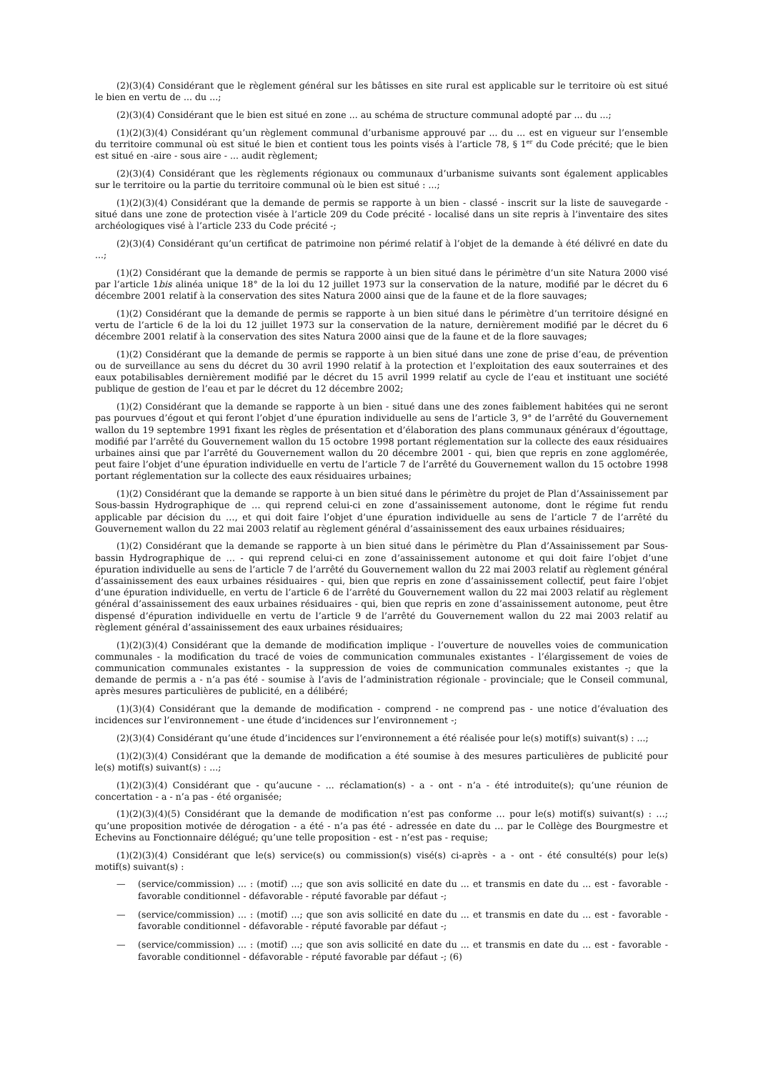(2)(3)(4) Considérant que le règlement général sur les bâtisses en site rural est applicable sur le territoire où est situé le bien en vertu de ... du ...;
(2)(3)(4) Considérant que le bien est situé en zone ... au schéma de structure communal adopté par ... du ...;
(1)(2)(3)(4) Considérant qu’un règlement communal d’urbanisme approuvé par ... du ... est en vigueur sur l’ensemble du territoire communal où est situé le bien et contient tous les points visés à l’article 78, § 1<sup>er</sup> du Code précité; que le bien est situé en -aire - sous aire - ... audit règlement;
(2)(3)(4) Considérant que les règlements régionaux ou communaux d’urbanisme suivants sont également applicables sur le territoire ou la partie du territoire communal où le bien est situé : ...;
(1)(2)(3)(4) Considérant que la demande de permis se rapporte à un bien - classé - inscrit sur la liste de sauvegarde - situé dans une zone de protection visée à l’article 209 du Code précité - localisé dans un site repris à l’inventaire des sites archéologiques visé à l’article 233 du Code précité -;
(2)(3)(4) Considérant qu’un certificat de patrimoine non périmé relatif à l’objet de la demande à été délivré en date du ...;
(1)(2) Considérant que la demande de permis se rapporte à un bien situé dans le périmètre d’un site Natura 2000 visé par l’article 1bis alinéa unique 18° de la loi du 12 juillet 1973 sur la conservation de la nature, modifié par le décret du 6 décembre 2001 relatif à la conservation des sites Natura 2000 ainsi que de la faune et de la flore sauvages;
(1)(2) Considérant que la demande de permis se rapporte à un bien situé dans le périmètre d’un territoire désigné en vertu de l’article 6 de la loi du 12 juillet 1973 sur la conservation de la nature, dernièrement modifié par le décret du 6 décembre 2001 relatif à la conservation des sites Natura 2000 ainsi que de la faune et de la flore sauvages;
(1)(2) Considérant que la demande de permis se rapporte à un bien situé dans une zone de prise d’eau, de prévention ou de surveillance au sens du décret du 30 avril 1990 relatif à la protection et l’exploitation des eaux souterraines et des eaux potabilisables dernièrement modifié par le décret du 15 avril 1999 relatif au cycle de l’eau et instituant une société publique de gestion de l’eau et par le décret du 12 décembre 2002;
(1)(2) Considérant que la demande se rapporte à un bien - situé dans une des zones faiblement habitées qui ne seront pas pourvues d’égout et qui feront l’objet d’une épuration individuelle au sens de l’article 3, 9° de l’arrêté du Gouvernement wallon du 19 septembre 1991 fixant les règles de présentation et d’élaboration des plans communaux généraux d’égouttage, modifié par l’arrêté du Gouvernement wallon du 15 octobre 1998 portant réglementation sur la collecte des eaux résiduaires urbaines ainsi que par l’arrêté du Gouvernement wallon du 20 décembre 2001 - qui, bien que repris en zone agglomérée, peut faire l’objet d’une épuration individuelle en vertu de l’article 7 de l’arrêté du Gouvernement wallon du 15 octobre 1998 portant réglementation sur la collecte des eaux résiduaires urbaines;
(1)(2) Considérant que la demande se rapporte à un bien situé dans le périmètre du projet de Plan d’Assainissement par Sous-bassin Hydrographique de … qui reprend celui-ci en zone d’assainissement autonome, dont le régime fut rendu applicable par décision du …, et qui doit faire l’objet d’une épuration individuelle au sens de l’article 7 de l’arrêté du Gouvernement wallon du 22 mai 2003 relatif au règlement général d’assainissement des eaux urbaines résiduaires;
(1)(2) Considérant que la demande se rapporte à un bien situé dans le périmètre du Plan d’Assainissement par Sous-bassin Hydrographique de … - qui reprend celui-ci en zone d’assainissement autonome et qui doit faire l’objet d’une épuration individuelle au sens de l’article 7 de l’arrêté du Gouvernement wallon du 22 mai 2003 relatif au règlement général d’assainissement des eaux urbaines résiduaires - qui, bien que repris en zone d’assainissement collectif, peut faire l’objet d’une épuration individuelle, en vertu de l’article 6 de l’arrêté du Gouvernement wallon du 22 mai 2003 relatif au règlement général d’assainissement des eaux urbaines résiduaires - qui, bien que repris en zone d’assainissement autonome, peut être dispensé d’épuration individuelle en vertu de l’article 9 de l’arrêté du Gouvernement wallon du 22 mai 2003 relatif au règlement général d’assainissement des eaux urbaines résiduaires;
(1)(2)(3)(4) Considérant que la demande de modification implique - l’ouverture de nouvelles voies de communication communales - la modification du tracé de voies de communication communales existantes - l’élargissement de voies de communication communales existantes - la suppression de voies de communication communales existantes -; que la demande de permis a - n’a pas été - soumise à l’avis de l’administration régionale - provinciale; que le Conseil communal, après mesures particulières de publicité, en a délibéré;
(1)(3)(4) Considérant que la demande de modification - comprend - ne comprend pas - une notice d’évaluation des incidences sur l’environnement - une étude d’incidences sur l’environnement -;
(2)(3)(4) Considérant qu’une étude d’incidences sur l’environnement a été réalisée pour le(s) motif(s) suivant(s) : ...;
(1)(2)(3)(4) Considérant que la demande de modification a été soumise à des mesures particulières de publicité pour le(s) motif(s) suivant(s) : ...;
(1)(2)(3)(4) Considérant que - qu’aucune - ... réclamation(s) - a - ont - n’a - été introduite(s); qu’une réunion de concertation - a - n’a pas - été organisée;
(1)(2)(3)(4)(5) Considérant que la demande de modification n’est pas conforme … pour le(s) motif(s) suivant(s) : …; qu’une proposition motivée de dérogation - a été - n’a pas été - adressée en date du … par le Collège des Bourgmestre et Echevins au Fonctionnaire délégué; qu’une telle proposition - est - n’est pas - requise;
(1)(2)(3)(4) Considérant que le(s) service(s) ou commission(s) visé(s) ci-après - a - ont - été consulté(s) pour le(s) motif(s) suivant(s) :
— (service/commission) ... : (motif) ...; que son avis sollicité en date du ... et transmis en date du ... est - favorable - favorable conditionnel - défavorable - réputé favorable par défaut -;
— (service/commission) ... : (motif) ...; que son avis sollicité en date du ... et transmis en date du ... est - favorable - favorable conditionnel - défavorable - réputé favorable par défaut -;
— (service/commission) ... : (motif) ...; que son avis sollicité en date du ... et transmis en date du ... est - favorable - favorable conditionnel - défavorable - réputé favorable par défaut -; (6)